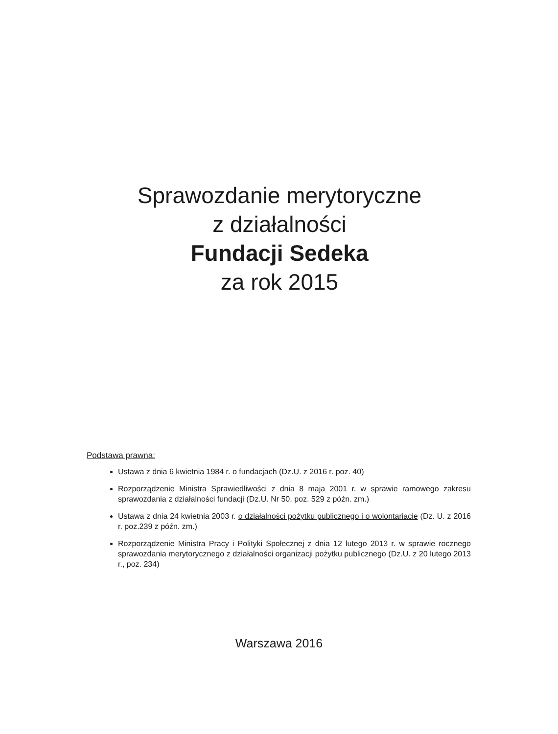Sprawozdanie merytoryczne
z działalności
Fundacji Sedeka
za rok 2015
Podstawa prawna:
Ustawa z dnia 6 kwietnia 1984 r. o fundacjach (Dz.U. z 2016 r. poz. 40)
Rozporządzenie Ministra Sprawiedliwości z dnia 8 maja 2001 r. w sprawie ramowego zakresu sprawozdania z działalności fundacji (Dz.U. Nr 50, poz. 529 z późn. zm.)
Ustawa z dnia 24 kwietnia 2003 r. o działalności pożytku publicznego i o wolontariacie (Dz. U. z 2016 r. poz.239 z późn. zm.)
Rozporządzenie Ministra Pracy i Polityki Społecznej z dnia 12 lutego 2013 r. w sprawie rocznego sprawozdania merytorycznego z działalności organizacji pożytku publicznego (Dz.U. z 20 lutego 2013 r., poz. 234)
Warszawa 2016